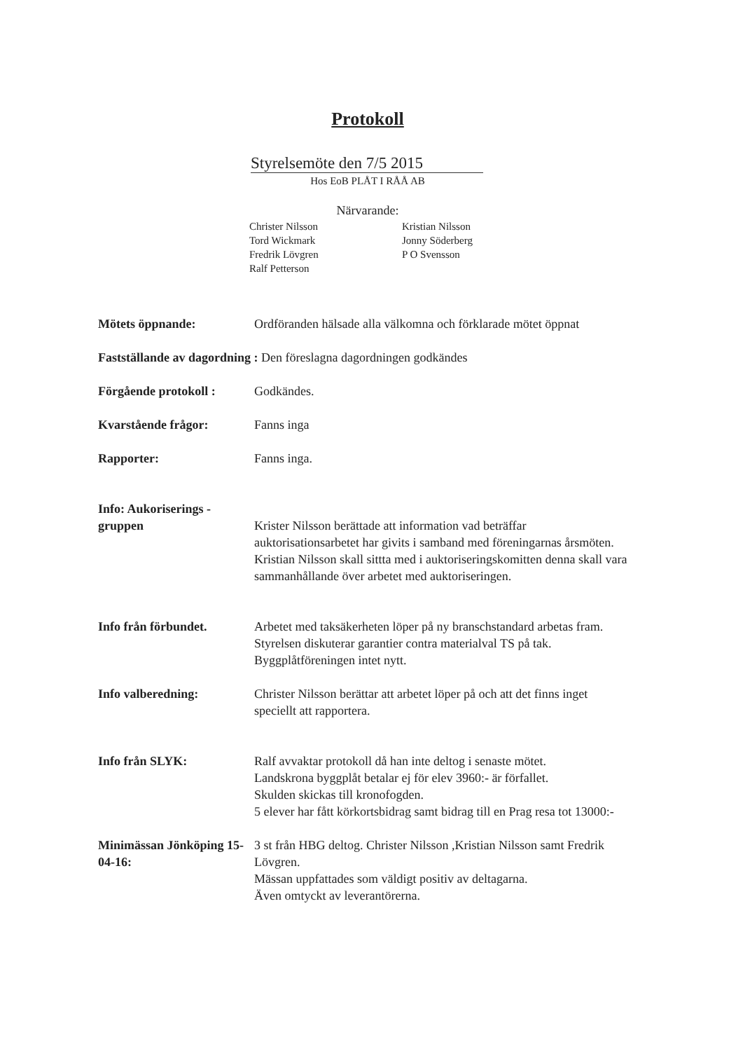Protokoll
Styrelsemöte den 7/5 2015
Hos EoB PLÅT I RÅÅ AB
Närvarande:
Christer Nilsson
Tord Wickmark
Fredrik Lövgren
Ralf Petterson
Kristian Nilsson
Jonny Söderberg
P O Svensson
Mötets öppnande: Ordföranden hälsade alla välkomna och förklarade mötet öppnat
Fastställande av dagordning : Den föreslagna dagordningen godkändes
Förgående protokoll : Godkändes.
Kvarstående frågor: Fanns inga
Rapporter: Fanns inga.
Info: Aukoriserings - gruppen Krister Nilsson berättade att information vad beträffar auktorisationsarbetet har givits i samband med föreningarnas årsmöten. Kristian Nilsson skall sittta med i auktoriseringskomitten denna skall vara sammanhållande över arbetet med auktoriseringen.
Info från förbundet. Arbetet med taksäkerheten löper på ny branschstandard arbetas fram.
Styrelsen diskuterar garantier contra materialval TS på tak.
Byggplåtföreningen intet nytt.
Info valberedning: Christer Nilsson berättar att arbetet löper på och att det finns inget speciellt att rapportera.
Info från SLYK: Ralf avvaktar protokoll då han inte deltog i senaste mötet.
Landskrona byggplåt betalar ej för elev 3960:- är förfallet.
Skulden skickas till kronofogden.
5 elever har fått körkortsbidrag samt bidrag till en Prag resa tot 13000:-
Minimässan Jönköping 15-04-16: 3 st från HBG deltog. Christer Nilsson ,Kristian Nilsson samt Fredrik Lövgren.
Mässan uppfattades som väldigt positiv av deltagarna.
Även omtyckt av leverantörerna.